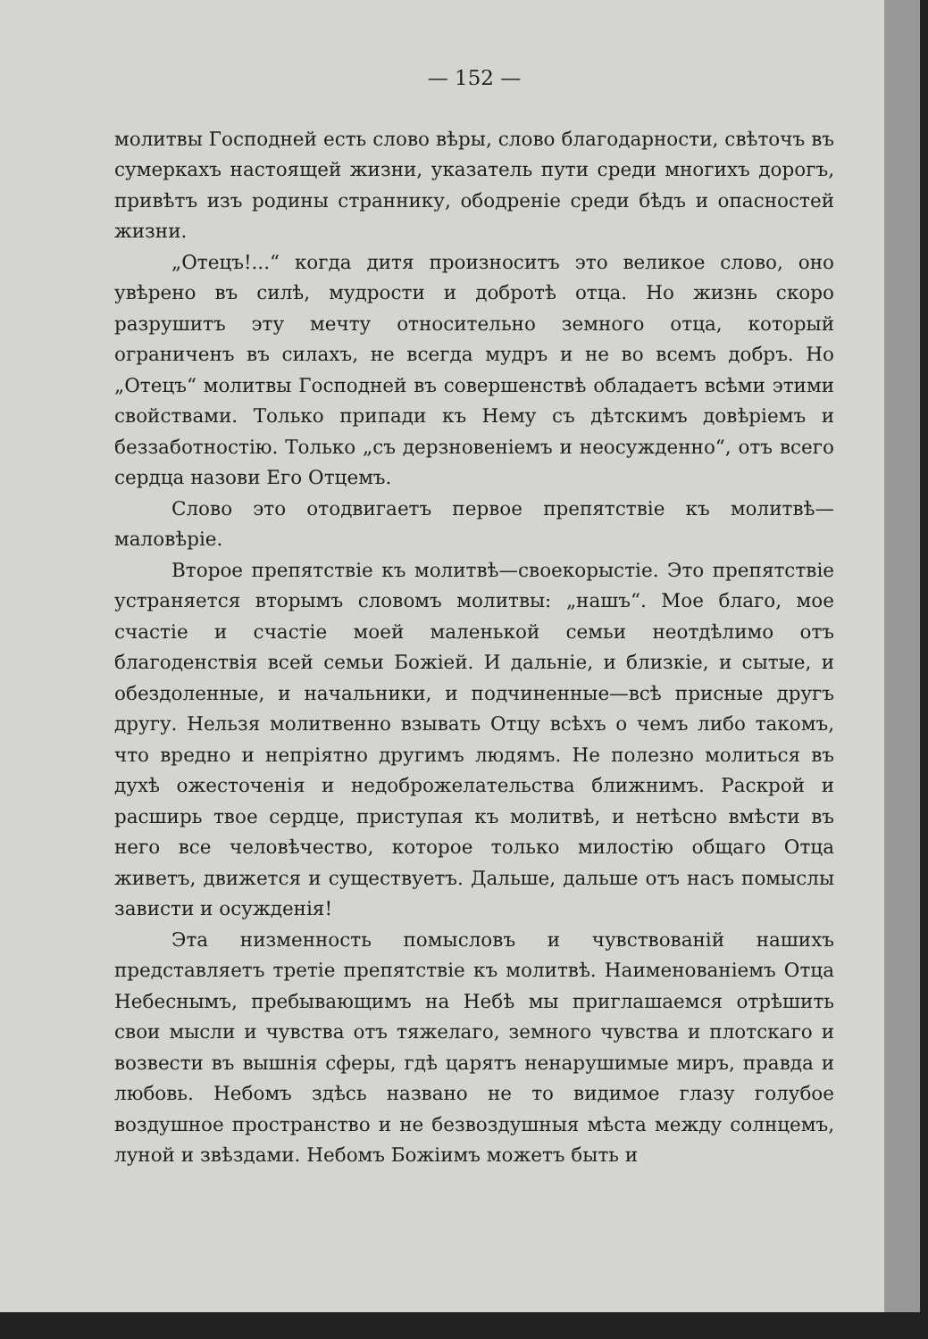— 152 —
молитвы Господней есть слово вѣры, слово благодарности, свѣточъ въ сумеркахъ настоящей жизни, указатель пути среди многихъ дорогъ, привѣтъ изъ родины страннику, ободреніе среди бѣдъ и опасностей жизни.
„Отецъ!...“ когда дитя произноситъ это великое слово, оно увѣрено въ силѣ, мудрости и добротѣ отца. Но жизнь скоро разрушитъ эту мечту относительно земного отца, который ограниченъ въ силахъ, не всегда мудръ и не во всемъ добръ. Но „Отецъ“ молитвы Господней въ совершенствѣ обладаетъ всѣми этими свойствами. Только припади къ Нему съ дѣтскимъ довѣріемъ и беззаботностію. Только „съ дерзновеніемъ и неосужденно“, отъ всего сердца назови Его Отцемъ.
Слово это отодвигаетъ первое препятствіе къ молитвѣ—маловѣріе.
Второе препятствіе къ молитвѣ—своекорыстіе. Это препятствіе устраняется вторымъ словомъ молитвы: „нашъ“. Мое благо, мое счастіе и счастіе моей маленькой семьи неотдѣлимо отъ благоденствія всей семьи Божіей. И дальніе, и близкіе, и сытые, и обездоленные, и начальники, и подчиненные—всѣ присные другъ другу. Нельзя молитвенно взывать Отцу всѣхъ о чемъ либо такомъ, что вредно и непріятно другимъ людямъ. Не полезно молиться въ духѣ ожесточенія и недоброжелательства ближнимъ. Раскрой и расширь твое сердце, приступая къ молитвѣ, и нетѣсно вмѣсти въ него все человѣчество, которое только милостію общаго Отца живетъ, движется и существуетъ. Дальше, дальше отъ насъ помыслы зависти и осужденія!
Эта низменность помысловъ и чувствованій нашихъ представляетъ третіе препятствіе къ молитвѣ. Наименованіемъ Отца Небеснымъ, пребывающимъ на Небѣ мы приглашаемся отрѣшить свои мысли и чувства отъ тяжелаго, земного чувства и плотскаго и возвести въ вышнія сферы, гдѣ царятъ ненарушимые миръ, правда и любовь. Небомъ здѣсь названо не то видимое глазу голубое воздушное пространство и не безвоздушныя мѣста между солнцемъ, луной и звѣздами. Небомъ Божіимъ можетъ быть и